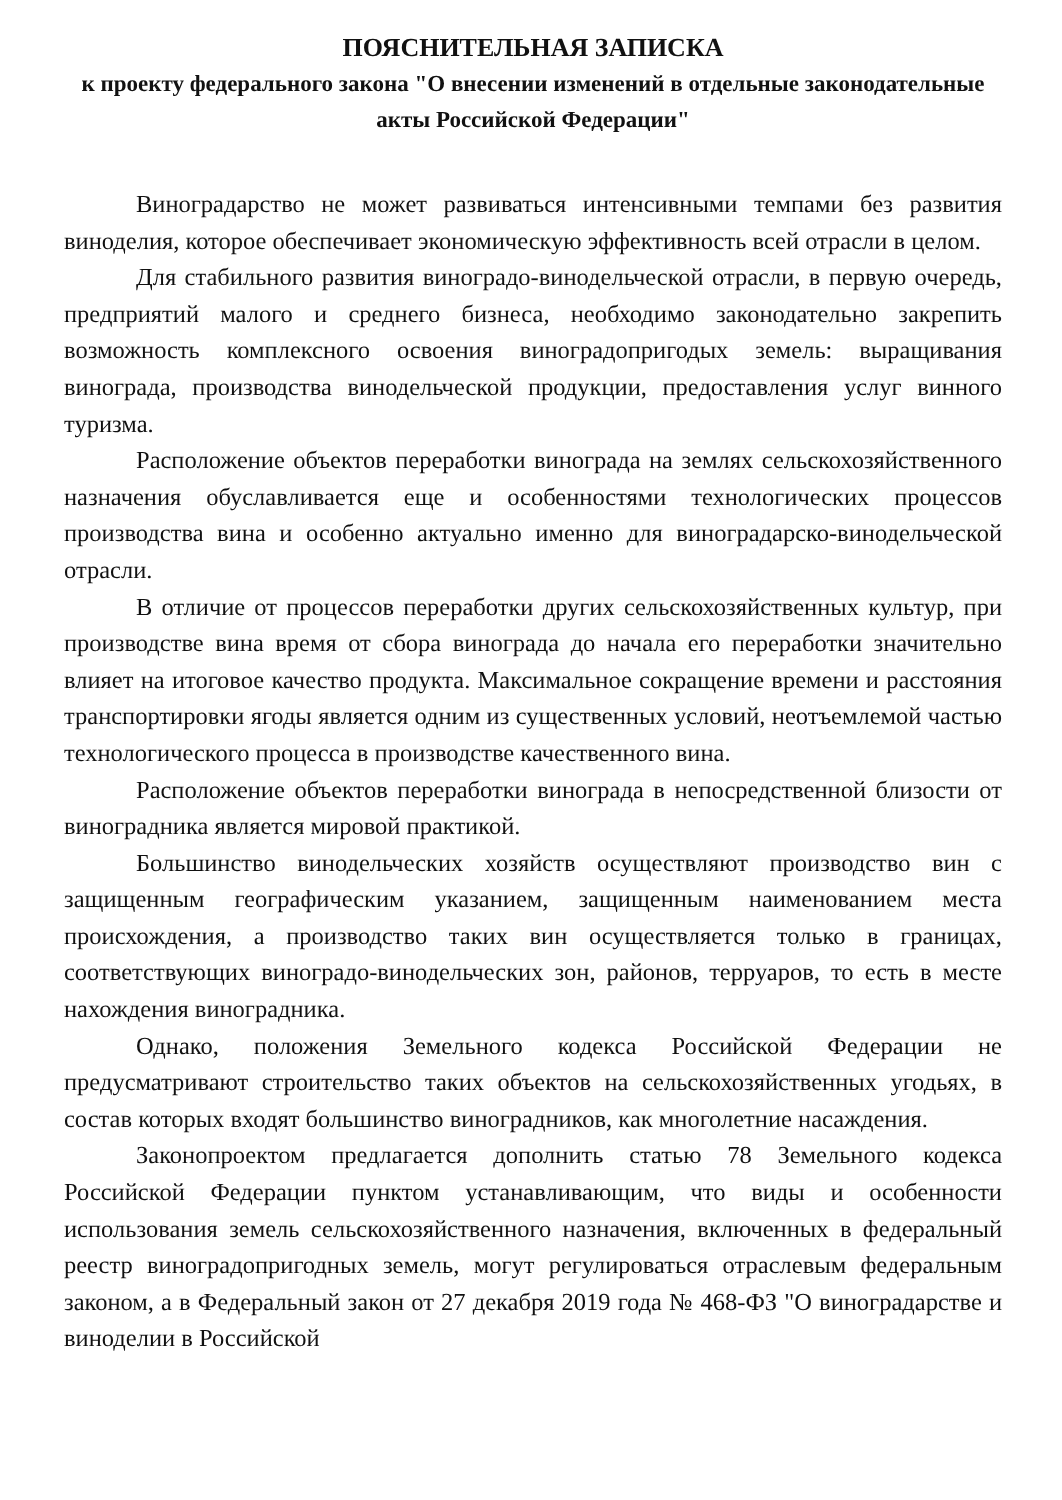ПОЯСНИТЕЛЬНАЯ ЗАПИСКА
к проекту федерального закона "О внесении изменений в отдельные законодательные акты Российской Федерации"
Виноградарство не может развиваться интенсивными темпами без развития виноделия, которое обеспечивает экономическую эффективность всей отрасли в целом.
Для стабильного развития виноградо-винодельческой отрасли, в первую очередь, предприятий малого и среднего бизнеса, необходимо законодательно закрепить возможность комплексного освоения виноградопригодых земель: выращивания винограда, производства винодельческой продукции, предоставления услуг винного туризма.
Расположение объектов переработки винограда на землях сельскохозяйственного назначения обуславливается еще и особенностями технологических процессов производства вина и особенно актуально именно для виноградарско-винодельческой отрасли.
В отличие от процессов переработки других сельскохозяйственных культур, при производстве вина время от сбора винограда до начала его переработки значительно влияет на итоговое качество продукта. Максимальное сокращение времени и расстояния транспортировки ягоды является одним из существенных условий, неотъемлемой частью технологического процесса в производстве качественного вина.
Расположение объектов переработки винограда в непосредственной близости от виноградника является мировой практикой.
Большинство винодельческих хозяйств осуществляют производство вин с защищенным географическим указанием, защищенным наименованием места происхождения, а производство таких вин осуществляется только в границах, соответствующих виноградо-винодельческих зон, районов, терруаров, то есть в месте нахождения виноградника.
Однако, положения Земельного кодекса Российской Федерации не предусматривают строительство таких объектов на сельскохозяйственных угодьях, в состав которых входят большинство виноградников, как многолетние насаждения.
Законопроектом предлагается дополнить статью 78 Земельного кодекса Российской Федерации пунктом устанавливающим, что виды и особенности использования земель сельскохозяйственного назначения, включенных в федеральный реестр виноградопригодных земель, могут регулироваться отраслевым федеральным законом, а в Федеральный закон от 27 декабря 2019 года № 468-ФЗ "О виноградарстве и виноделии в Российской